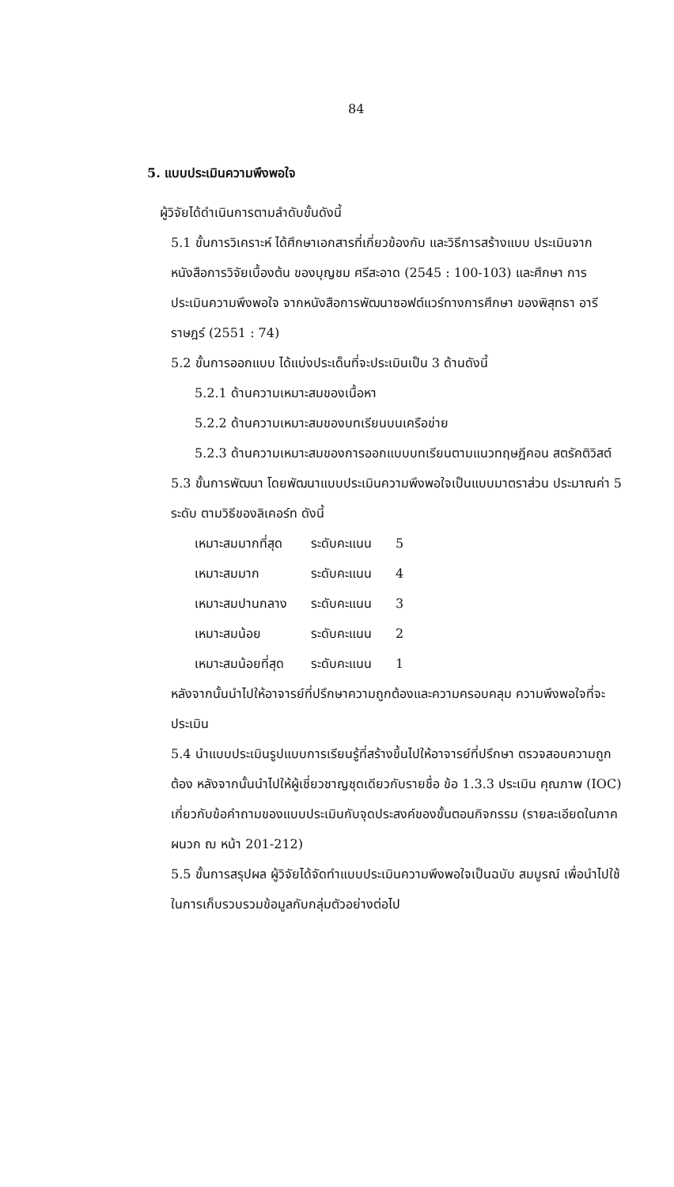84
5. แบบประเมินความพึงพอใจ
ผู้วิจัยได้ดำเนินการตามลำดับขั้นดังนี้
5.1 ขั้นการวิเคราะห์ ได้ศึกษาเอกสารที่เกี่ยวข้องกับ และวิธีการสร้างแบบ ประเมินจากหนังสือการวิจัยเบื้องต้น ของบุญชม ศรีสะอาด (2545 : 100-103) และศึกษา การประเมินความพึงพอใจ จากหนังสือการพัฒนาซอฟต์แวร์ทางการศึกษา ของพิสุทธา อารีราษฎร์ (2551 : 74)
5.2 ขั้นการออกแบบ ได้แบ่งประเด็นที่จะประเมินเป็น 3 ด้านดังนี้
5.2.1 ด้านความเหมาะสมของเนื้อหา
5.2.2 ด้านความเหมาะสมของบทเรียนบนเครือข่าย
5.2.3 ด้านความเหมาะสมของการออกแบบบทเรียนตามแนวทฤษฎีคอน สตรัคติวิสต์
5.3 ขั้นการพัฒนา โดยพัฒนาแบบประเมินความพึงพอใจเป็นแบบมาตราส่วน ประมาณค่า 5 ระดับ ตามวิธีของลิเคอร์ท ดังนี้
| เหมาะสมมากที่สุด | ระดับคะแนน | 5 |
| เหมาะสมมาก | ระดับคะแนน | 4 |
| เหมาะสมปานกลาง | ระดับคะแนน | 3 |
| เหมาะสมน้อย | ระดับคะแนน | 2 |
| เหมาะสมน้อยที่สุด | ระดับคะแนน | 1 |
หลังจากนั้นนำไปให้อาจารย์ที่ปรึกษาความถูกต้องและความครอบคลุม ความพึงพอใจที่จะประเมิน
5.4 นำแบบประเมินรูปแบบการเรียนรู้ที่สร้างขึ้นไปให้อาจารย์ที่ปรึกษา ตรวจสอบความถูกต้อง หลังจากนั้นนำไปให้ผู้เชี่ยวชาญชุดเดียวกับรายชื่อ ข้อ 1.3.3 ประเมิน คุณภาพ (IOC) เกี่ยวกับข้อคำถามของแบบประเมินกับจุดประสงค์ของขั้นตอนกิจกรรม (รายละเอียดในภาคผนวก ฌ หน้า 201-212)
5.5 ขั้นการสรุปผล ผู้วิจัยได้จัดทำแบบประเมินความพึงพอใจเป็นฉบับ สมบูรณ์ เพื่อนำไปใช้ในการเก็บรวบรวมข้อมูลกับกลุ่มตัวอย่างต่อไป